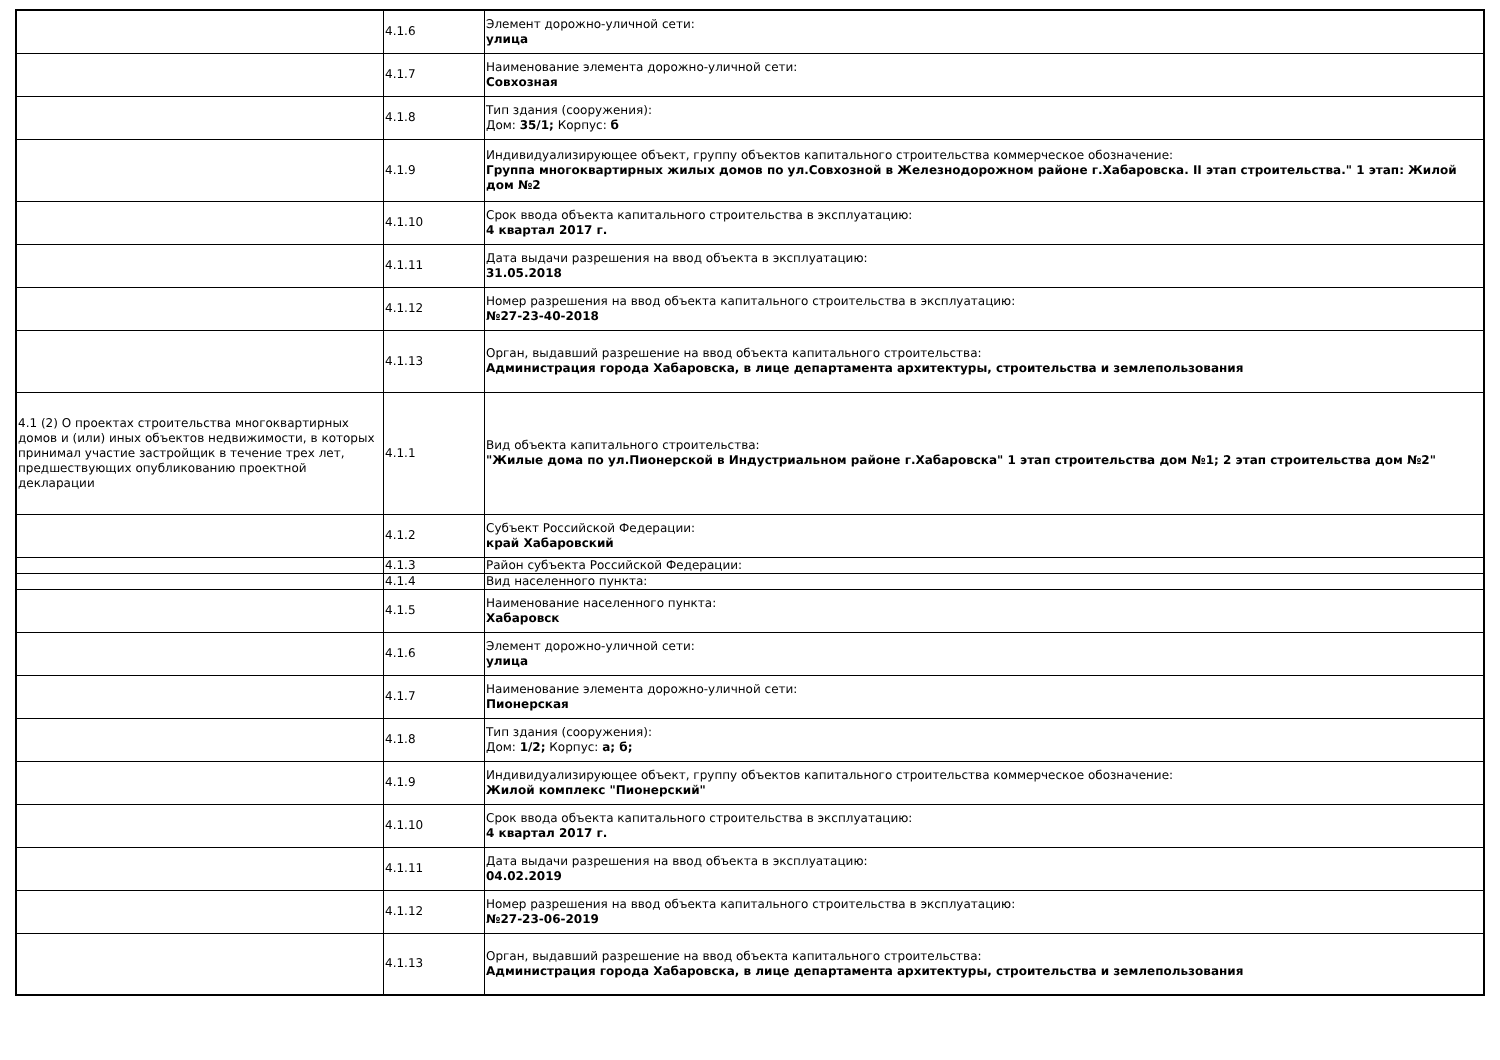| | 4.1.6 | Элемент дорожно-уличной сети: улица |
| | 4.1.7 | Наименование элемента дорожно-уличной сети: Совхозная |
| | 4.1.8 | Тип здания (сооружения): Дом: 35/1; Корпус: б |
| | 4.1.9 | Индивидуализирующее объект, группу объектов капитального строительства коммерческое обозначение: Группа многоквартирных жилых домов по ул.Совхозной в Железнодорожном районе г.Хабаровска. II этап строительства." 1 этап: Жилой дом №2 |
| | 4.1.10 | Срок ввода объекта капитального строительства в эксплуатацию: 4 квартал 2017 г. |
| | 4.1.11 | Дата выдачи разрешения на ввод объекта в эксплуатацию: 31.05.2018 |
| | 4.1.12 | Номер разрешения на ввод объекта капитального строительства в эксплуатацию: №27-23-40-2018 |
| | 4.1.13 | Орган, выдавший разрешение на ввод объекта капитального строительства: Администрация города Хабаровска, в лице департамента архитектуры, строительства и землепользования |
| 4.1 (2) О проектах строительства многоквартирных домов и (или) иных объектов недвижимости, в которых принимал участие застройщик в течение трех лет, предшествующих опубликованию проектной декларации | 4.1.1 | Вид объекта капитального строительства: "Жилые дома по ул.Пионерской в Индустриальном районе г.Хабаровска" 1 этап строительства дом №1; 2 этап строительства дом №2" |
| | 4.1.2 | Субъект Российской Федерации: край Хабаровский |
| | 4.1.3 | Район субъекта Российской Федерации: |
| | 4.1.4 | Вид населенного пункта: |
| | 4.1.5 | Наименование населенного пункта: Хабаровск |
| | 4.1.6 | Элемент дорожно-уличной сети: улица |
| | 4.1.7 | Наименование элемента дорожно-уличной сети: Пионерская |
| | 4.1.8 | Тип здания (сооружения): Дом: 1/2; Корпус: а; б; |
| | 4.1.9 | Индивидуализирующее объект, группу объектов капитального строительства коммерческое обозначение: Жилой комплекс "Пионерский" |
| | 4.1.10 | Срок ввода объекта капитального строительства в эксплуатацию: 4 квартал 2017 г. |
| | 4.1.11 | Дата выдачи разрешения на ввод объекта в эксплуатацию: 04.02.2019 |
| | 4.1.12 | Номер разрешения на ввод объекта капитального строительства в эксплуатацию: №27-23-06-2019 |
| | 4.1.13 | Орган, выдавший разрешение на ввод объекта капитального строительства: Администрация города Хабаровска, в лице департамента архитектуры, строительства и землепользования |